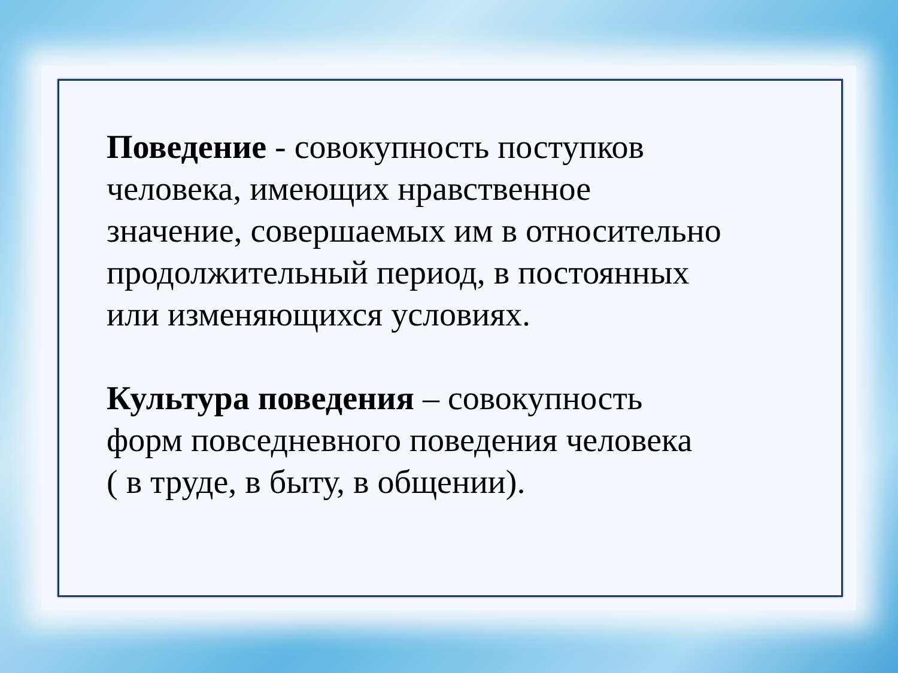Поведение - совокупность поступков
человека, имеющих нравственное
значение, совершаемых им в относительно
продолжительный период, в постоянных
или изменяющихся условиях.
Культура поведения – совокупность
форм повседневного поведения человека
( в труде, в быту, в общении).